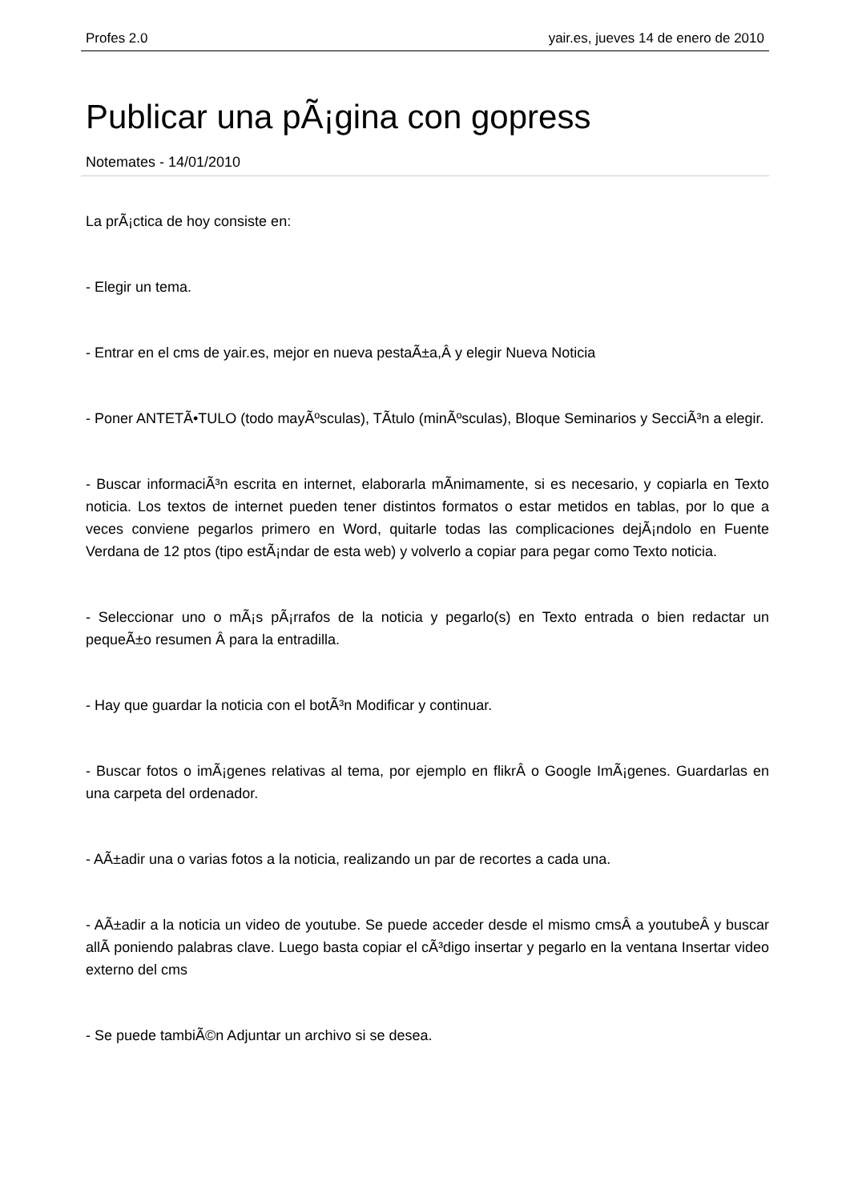Profes 2.0 yair.es, jueves 14 de enero de 2010
Publicar una pÃ¡gina con gopress
Notemates - 14/01/2010
La prÃ¡ctica de hoy consiste en:
- Elegir un tema.
- Entrar en el cms de yair.es, mejor en nueva pestaÃ±a,Â y elegir Nueva Noticia
- Poner ANTETÃ•TULO (todo mayÃºsculas), TÃ­tulo (minÃºsculas), Bloque Seminarios y SecciÃ³n a elegir.
- Buscar informaciÃ³n escrita en internet, elaborarla mÃ­nimamente, si es necesario, y copiarla en Texto noticia. Los textos de internet pueden tener distintos formatos o estar metidos en tablas, por lo que a veces conviene pegarlos primero en Word, quitarle todas las complicaciones dejÃ¡ndolo en Fuente Verdana de 12 ptos (tipo estÃ¡ndar de esta web) y volverlo a copiar para pegar como Texto noticia.
- Seleccionar uno o mÃ¡s pÃ¡rrafos de la noticia y pegarlo(s) en Texto entrada o bien redactar un pequeÃ±o resumen Â para la entradilla.
- Hay que guardar la noticia con el botÃ³n Modificar y continuar.
- Buscar fotos o imÃ¡genes relativas al tema, por ejemplo en flikrÂ o Google ImÃ¡genes. Guardarlas en una carpeta del ordenador.
- AÃ±adir una o varias fotos a la noticia, realizando un par de recortes a cada una.
- AÃ±adir a la noticia un video de youtube. Se puede acceder desde el mismo cmsÂ a youtubeÂ y buscar allÃ­ poniendo palabras clave. Luego basta copiar el cÃ³digo insertar y pegarlo en la ventana Insertar video externo del cms
- Se puede tambiÃ©n Adjuntar un archivo si se desea.